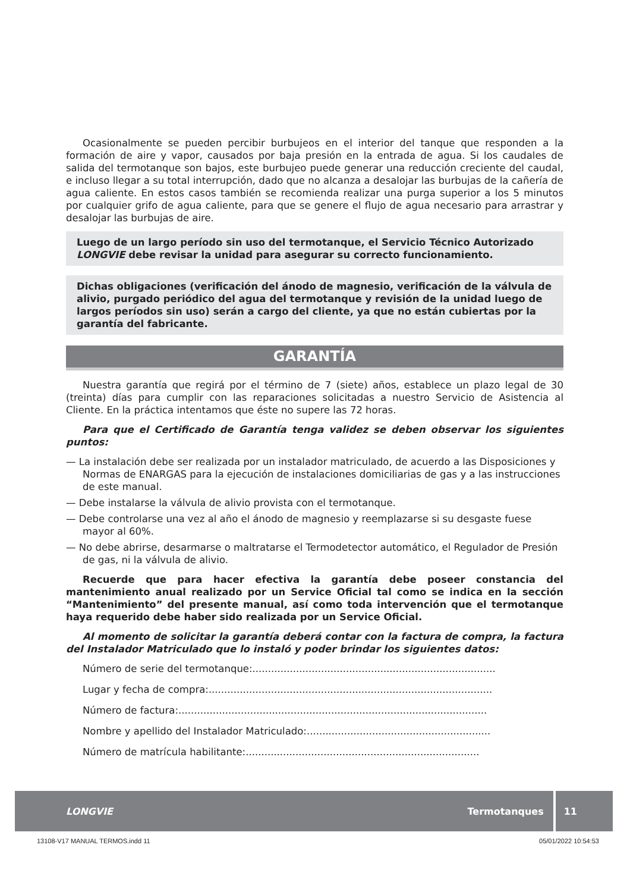Ocasionalmente se pueden percibir burbujeos en el interior del tanque que responden a la formación de aire y vapor, causados por baja presión en la entrada de agua. Si los caudales de salida del termotanque son bajos, este burbujeo puede generar una reducción creciente del caudal, e incluso llegar a su total interrupción, dado que no alcanza a desalojar las burbujas de la cañería de agua caliente. En estos casos también se recomienda realizar una purga superior a los 5 minutos por cualquier grifo de agua caliente, para que se genere el flujo de agua necesario para arrastrar y desalojar las burbujas de aire.
Luego de un largo período sin uso del termotanque, el Servicio Técnico Autorizado LONGVIE debe revisar la unidad para asegurar su correcto funcionamiento.
Dichas obligaciones (verificación del ánodo de magnesio, verificación de la válvula de alivio, purgado periódico del agua del termotanque y revisión de la unidad luego de largos períodos sin uso) serán a cargo del cliente, ya que no están cubiertas por la garantía del fabricante.
GARANTÍA
Nuestra garantía que regirá por el término de 7 (siete) años, establece un plazo legal de 30 (treinta) días para cumplir con las reparaciones solicitadas a nuestro Servicio de Asistencia al Cliente. En la práctica intentamos que éste no supere las 72 horas.
Para que el Certificado de Garantía tenga validez se deben observar los siguientes puntos:
— La instalación debe ser realizada por un instalador matriculado, de acuerdo a las Disposiciones y Normas de ENARGAS para la ejecución de instalaciones domiciliarias de gas y a las instrucciones de este manual.
— Debe instalarse la válvula de alivio provista con el termotanque.
— Debe controlarse una vez al año el ánodo de magnesio y reemplazarse si su desgaste fuese mayor al 60%.
— No debe abrirse, desarmarse o maltratarse el Termodetector automático, el Regulador de Presión de gas, ni la válvula de alivio.
Recuerde que para hacer efectiva la garantía debe poseer constancia del mantenimiento anual realizado por un Service Oficial tal como se indica en la sección “Mantenimiento” del presente manual, así como toda intervención que el termotanque haya requerido debe haber sido realizada por un Service Oficial.
Al momento de solicitar la garantía deberá contar con la factura de compra, la factura del Instalador Matriculado que lo instaló y poder brindar los siguientes datos:
Número de serie del termotanque: ..............................................................................
Lugar y fecha de compra: ...........................................................................................
Número de factura: ...................................................................................................
Nombre y apellido del Instalador Matriculado: ...........................................................
Número de matrícula habilitante:...........................................................................
LONGVIE Termotanques 11
13108-V17 MANUAL TERMOS.indd 11 05/01/2022 10:54:53